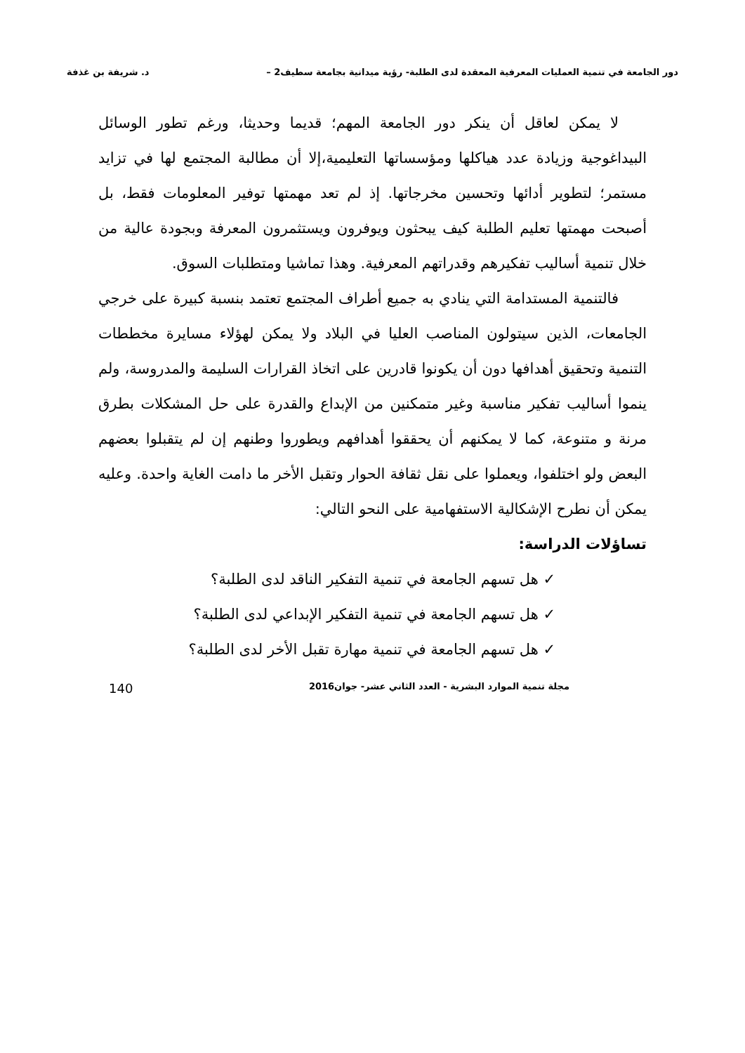دور الجامعة في تنمية العمليات المعرفية المعقدة لدى الطلبة- رؤية ميدانية بجامعة سطيف2 – د. شريفة بن غذفة
لا يمكن لعاقل أن ينكر دور الجامعة المهم؛ قديما وحديثا، ورغم تطور الوسائل البيداغوجية وزيادة عدد هياكلها ومؤسساتها التعليمية،إلا أن مطالبة المجتمع لها في تزايد مستمر؛ لتطوير أدائها وتحسين مخرجاتها. إذ لم تعد مهمتها توفير المعلومات فقط، بل أصبحت مهمتها تعليم الطلبة كيف يبحثون ويوفرون ويستثمرون المعرفة وبجودة عالية من خلال تنمية أساليب تفكيرهم وقدراتهم المعرفية. وهذا تماشيا ومتطلبات السوق.
فالتنمية المستدامة التي ينادي به جميع أطراف المجتمع تعتمد بنسبة كبيرة على خرجي الجامعات، الذين سيتولون المناصب العليا في البلاد ولا يمكن لهؤلاء مسايرة مخططات التنمية وتحقيق أهدافها دون أن يكونوا قادرين على اتخاذ القرارات السليمة والمدروسة، ولم ينموا أساليب تفكير مناسبة وغير متمكنين من الإبداع والقدرة على حل المشكلات بطرق مرنة و متنوعة، كما لا يمكنهم أن يحققوا أهدافهم ويطوروا وطنهم إن لم يتقبلوا بعضهم البعض ولو اختلفوا، ويعملوا على نقل ثقافة الحوار وتقبل الأخر ما دامت الغاية واحدة. وعليه يمكن أن نطرح الإشكالية الاستفهامية على النحو التالي:
تساؤلات الدراسة:
✓ هل تسهم الجامعة في تنمية التفكير الناقد لدى الطلبة؟
✓ هل تسهم الجامعة في تنمية التفكير الإبداعي لدى الطلبة؟
✓ هل تسهم الجامعة في تنمية مهارة تقبل الأخر لدى الطلبة؟
مجلة تنمية الموارد البشرية - العدد الثاني عشر- جوان2016 140